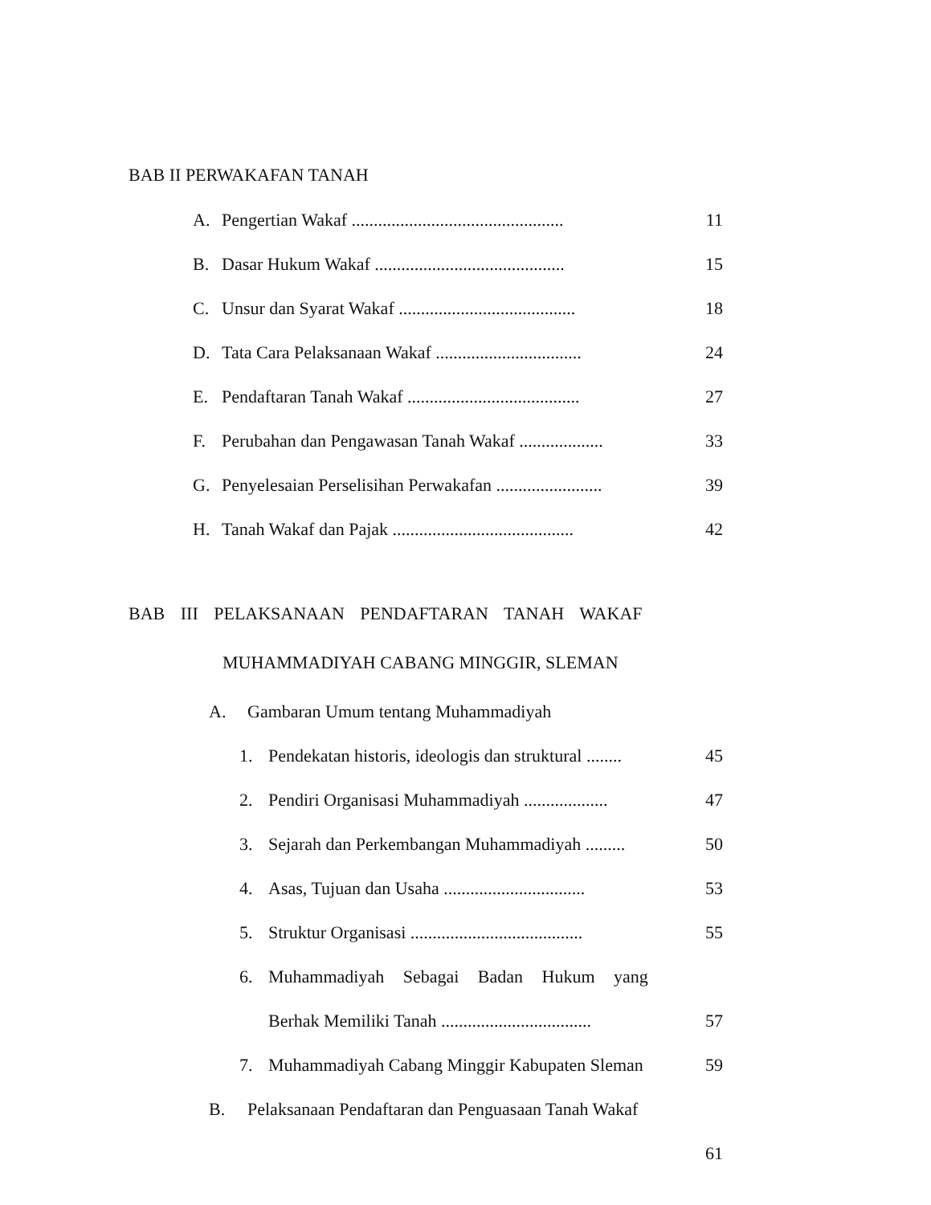BAB II PERWAKAFAN TANAH
A. Pengertian Wakaf ................................................ 11
B. Dasar Hukum Wakaf ........................................... 15
C. Unsur dan Syarat Wakaf ........................................ 18
D. Tata Cara Pelaksanaan Wakaf ................................. 24
E. Pendaftaran Tanah Wakaf ....................................... 27
F. Perubahan dan Pengawasan Tanah Wakaf ................... 33
G. Penyelesaian Perselisihan Perwakafan ........................ 39
H. Tanah Wakaf dan Pajak ......................................... 42
BAB III PELAKSANAAN PENDAFTARAN TANAH WAKAF
MUHAMMADIYAH CABANG MINGGIR, SLEMAN
A. Gambaran Umum tentang Muhammadiyah
1. Pendekatan historis, ideologis dan struktural ........ 45
2. Pendiri Organisasi Muhammadiyah ................... 47
3. Sejarah dan Perkembangan Muhammadiyah ......... 50
4. Asas, Tujuan dan Usaha ................................ 53
5. Struktur Organisasi ....................................... 55
6. Muhammadiyah Sebagai Badan Hukum yang
Berhak Memiliki Tanah .................................. 57
7. Muhammadiyah Cabang Minggir Kabupaten Sleman 59
B. Pelaksanaan Pendaftaran dan Penguasaan Tanah Wakaf
61